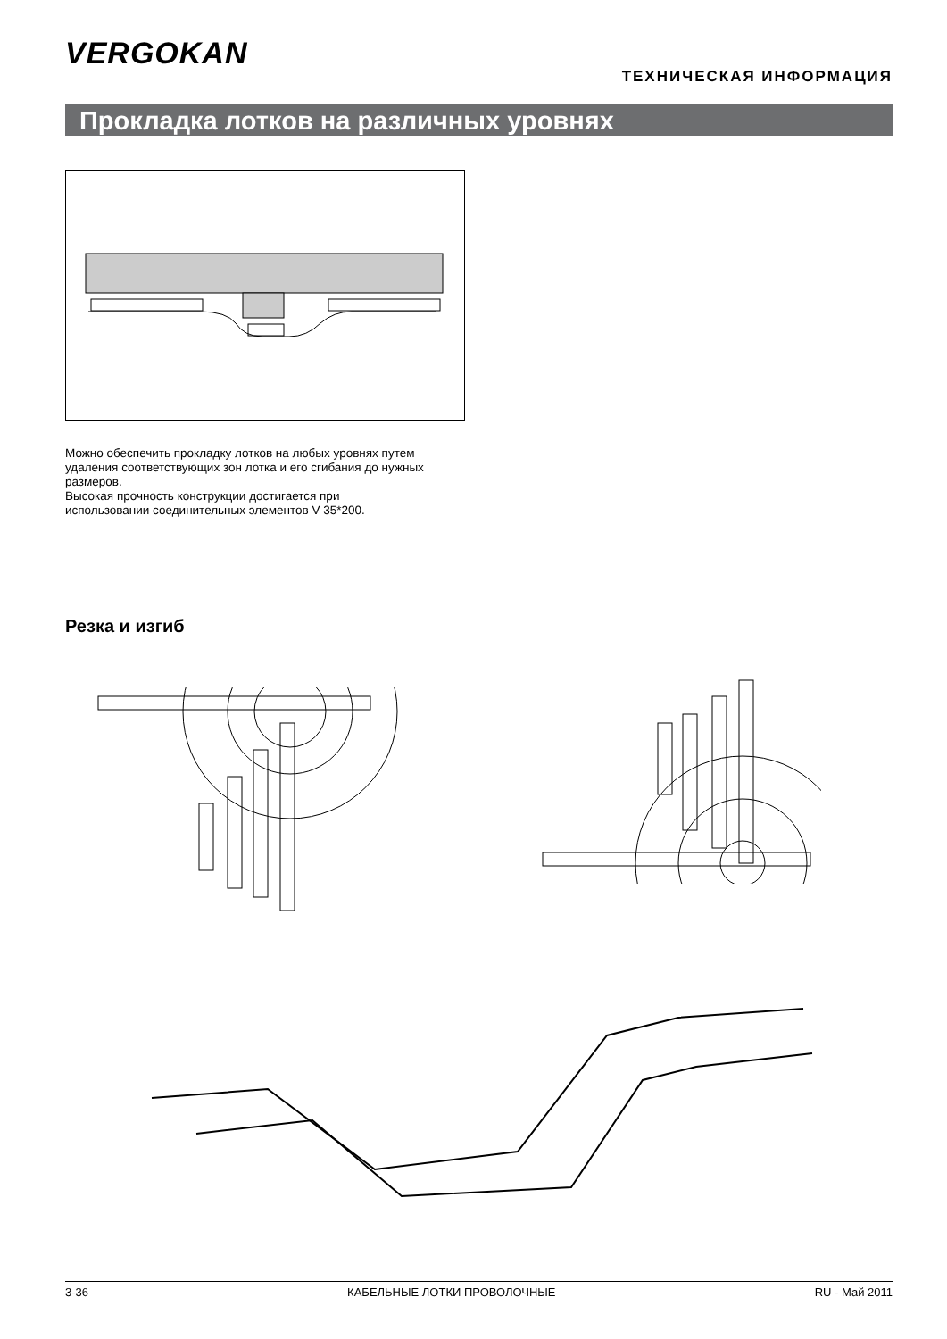VERGOKAN
ТЕХНИЧЕСКАЯ ИНФОРМАЦИЯ
Прокладка лотков на различных уровнях
Можно обеспечить прокладку лотков на любых уровнях путем
удаления соответствующих зон лотка и его сгибания до нужных
размеров.
Высокая прочность конструкции достигается при
использовании соединительных элементов V 35*200.
Резка и изгиб
3-36 КАБЕЛЬНЫЕ ЛОТКИ ПРОВОЛОЧНЫЕ RU - Май 2011